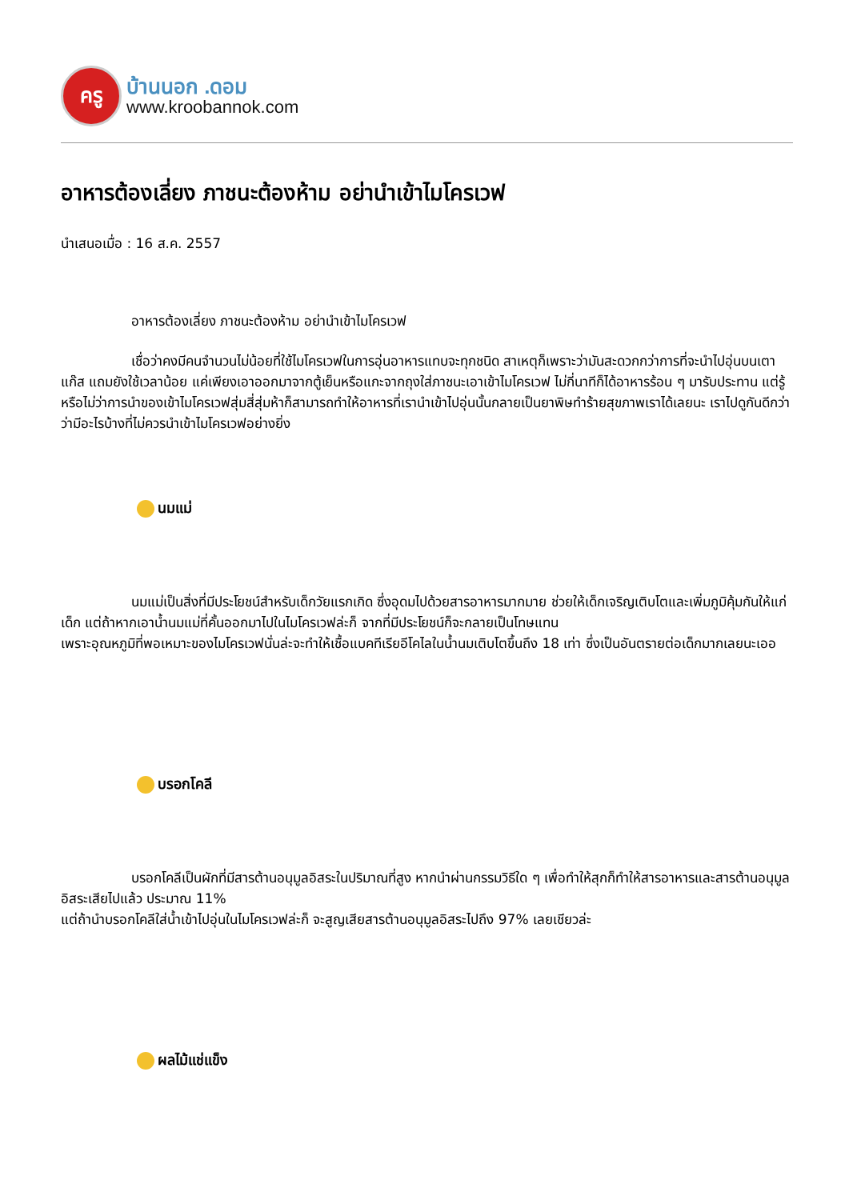ครู
บ้านนอก .ดอม
www.kroobannok.com
อาหารต้องเลี่ยง ภาชนะต้องห้าม อย่านำเข้าไมโครเวฟ
นำเสนอเมื่อ : 16 ส.ค. 2557
อาหารต้องเลี่ยง ภาชนะต้องห้าม อย่านำเข้าไมโครเวฟ
เชื่อว่าคงมีคนจำนวนไม่น้อยที่ใช้ไมโครเวฟในการอุ่นอาหารแทบจะทุกชนิด สาเหตุก็เพราะว่ามันสะดวกกว่าการที่จะนำไปอุ่นบนเตาแก๊ส แถมยังใช้เวลาน้อย แค่เพียงเอาออกมาจากตู้เย็นหรือแกะจากถุงใส่ภาชนะเอาเข้าไมโครเวฟ ไม่กี่นาทีก็ได้อาหารร้อน ๆ มารับประทาน แต่รู้หรือไม่ว่าการนำของเข้าไมโครเวฟสุ่มสี่สุ่มห้าก็สามารถทำให้อาหารที่เรานำเข้าไปอุ่นนั้นกลายเป็นยาพิษทำร้ายสุขภาพเราได้เลยนะ เราไปดูกันดีกว่าว่ามีอะไรบ้างที่ไม่ควรนำเข้าไมโครเวฟอย่างยิ่ง
นมแม่
นมแม่เป็นสิ่งที่มีประโยชน์สำหรับเด็กวัยแรกเกิด ซึ่งอุดมไปด้วยสารอาหารมากมาย ช่วยให้เด็กเจริญเติบโตและเพิ่มภูมิคุ้มกันให้แก่เด็ก แต่ถ้าหากเอาน้ำนมแม่ที่คั้นออกมาไปในไมโครเวฟล่ะก็ จากที่มีประโยชน์ก็จะกลายเป็นโทษแทน
เพราะอุณหภูมิที่พอเหมาะของไมโครเวฟนั่นล่ะจะทำให้เชื้อแบคทีเรียอีโคไลในน้ำนมเติบโตขึ้นถึง 18 เท่า ซึ่งเป็นอันตรายต่อเด็กมากเลยนะเออ
บรอกโคลี
บรอกโคลีเป็นผักที่มีสารต้านอนุมูลอิสระในปริมาณที่สูง หากนำผ่านกรรมวิธีใด ๆ เพื่อทำให้สุกก็ทำให้สารอาหารและสารต้านอนุมูลอิสระเสียไปแล้ว ประมาณ 11%
แต่ถ้านำบรอกโคลีใส่น้ำเข้าไปอุ่นในไมโครเวฟล่ะก็ จะสูญเสียสารต้านอนุมูลอิสระไปถึง 97% เลยเชียวล่ะ
ผลไม้แช่แข็ง